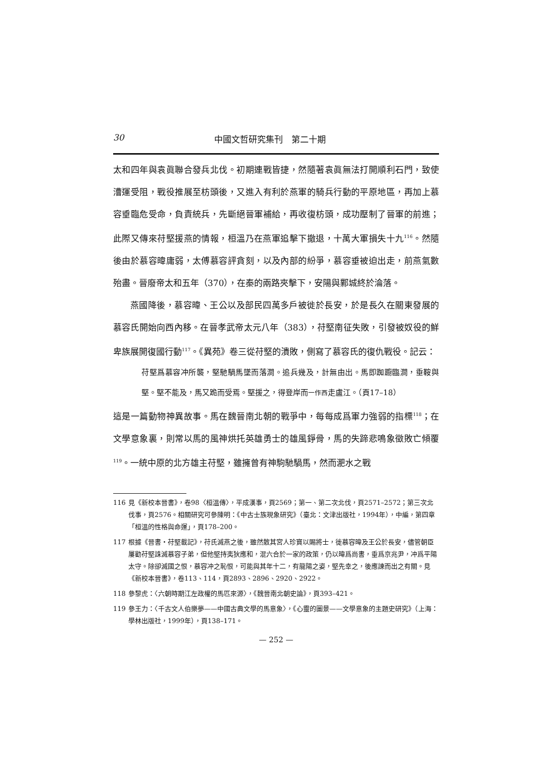30 中國文哲研究集刊　第二十期
太和四年與袁眞聯合發兵北伐。初期連戰皆捷，然隨著袁眞無法打開順利石門，致使漕運受阻，戰役推展至枋頭後，又進入有利於燕軍的騎兵行動的平原地區，再加上慕容垂臨危受命，負責統兵，先斷絕晉軍補給，再收復枋頭，成功壓制了晉軍的前進；此際又傳來苻堅援燕的情報，桓溫乃在燕軍追擊下撤退，十萬大軍損失十九<sup>116</sup>。然隨後由於慕容暐庸弱，太傅慕容評貪刻，以及內部的紛爭，慕容垂被迫出走，前燕氣數殆盡。晉廢帝太和五年（370），在秦的兩路夾擊下，安陽與鄴城終於淪落。
燕國降後，慕容暐、王公以及部民四萬多戶被徙於長安，於是長久在關東發展的慕容氏開始向西內移。在晉孝武帝太元八年（383），苻堅南征失敗，引發被奴役的鮮卑族展開復國行動<sup>117</sup>。《異苑》卷三從苻堅的潰敗，側寫了慕容氏的復仇戰役。記云：
苻堅爲慕容冲所襲，堅馳騧馬墜而落澗。追兵幾及，計無由出。馬即踟躕臨澗，垂鞍與堅。堅不能及，馬又跪而受焉。堅援之，得登岸而一作西走盧江。（頁17–18）
這是一篇動物神異故事。馬在魏晉南北朝的戰爭中，每每成爲軍力強弱的指標<sup>118</sup>；在文學意象裏，則常以馬的風神烘托英雄勇士的雄風錚骨，馬的失蹄悲鳴象徵敗亡傾覆<sup>119</sup>。一統中原的北方雄主苻堅，雖擁曾有神駒馳騧馬，然而淝水之戰
116 見《新校本晉書》，卷98〈桓溫傳〉，平成漢事，頁2569；第一、第二次北伐，頁2571–2572；第三次北伐事，頁2576。相關研究可參陳明：《中古士族現象研究》（臺北：文津出版社，1994年），中編，第四章「桓溫的性格與命運」，頁178–200。
117 根據《晉書・苻堅載記》，苻氏滅燕之後，雖然散其宮人珍寶以賜將士，徙慕容暐及王公於長安，儘管朝臣屢勸苻堅誅滅慕容子弟，但他堅持夷狄應和，混六合於一家的政策，仍以暐爲尚書，垂爲京兆尹，冲爲平陽太守。除卻滅國之恨，慕容冲之恥恨，可能與其年十二，有龍陽之姿，堅先幸之，後應諫而出之有關。見《新校本晉書》，卷113、114，頁2893、2896、2920、2922。
118 參黎虎：〈六朝時期江左政權的馬匹來源〉，《魏晉南北朝史論》，頁393–421。
119 參王力：〈千古文人伯樂夢——中國古典文學的馬意象〉，《心靈的圖景——文學意象的主題史研究》（上海：學林出版社，1999年），頁138–171。
— 252 —